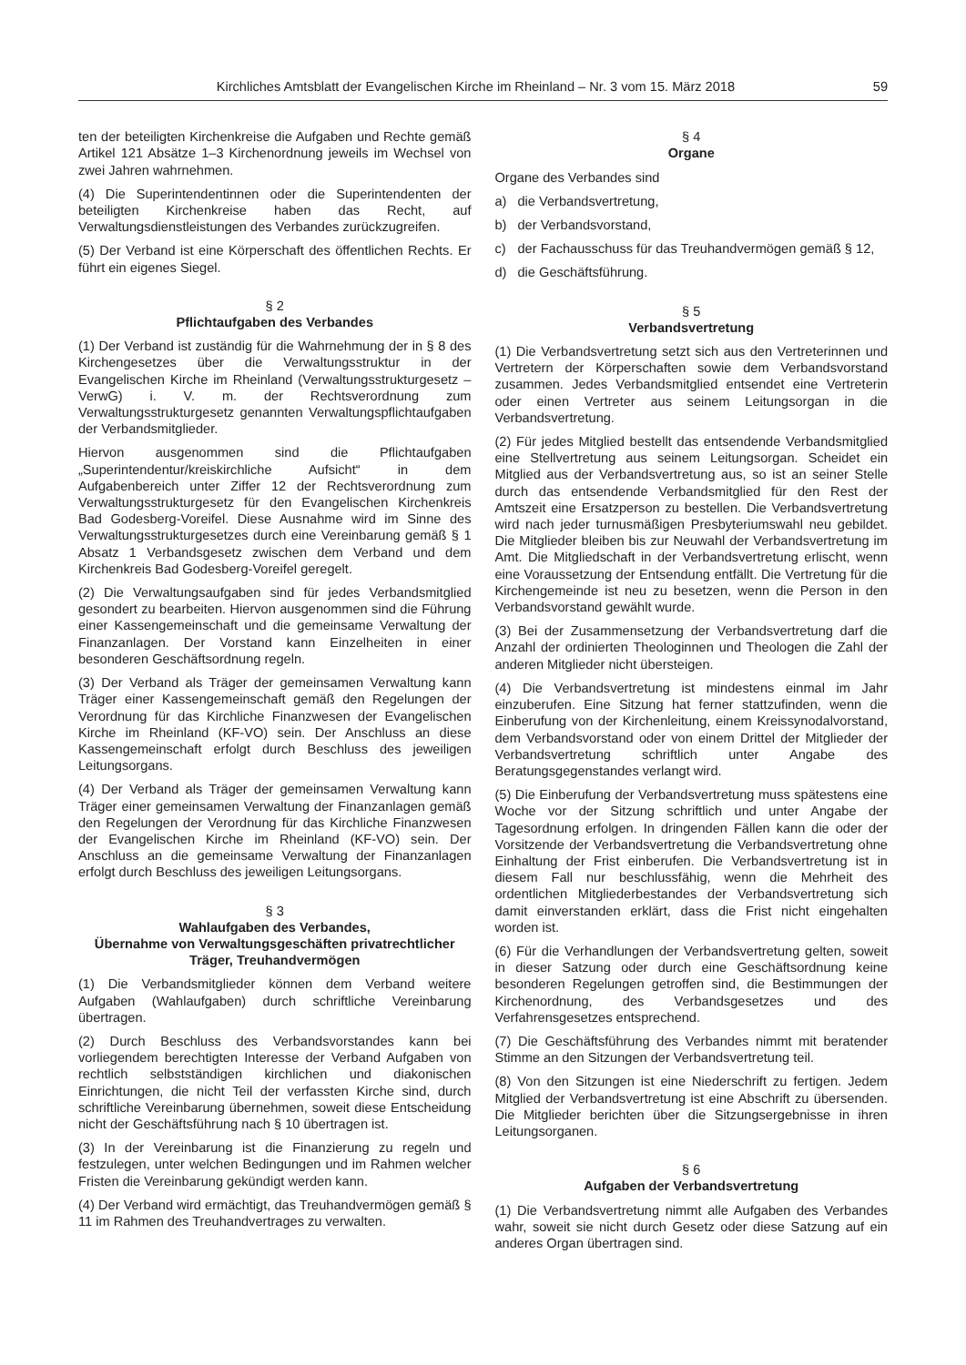Kirchliches Amtsblatt der Evangelischen Kirche im Rheinland – Nr. 3 vom 15. März 2018
59
ten der beteiligten Kirchenkreise die Aufgaben und Rechte gemäß Artikel 121 Absätze 1–3 Kirchenordnung jeweils im Wechsel von zwei Jahren wahrnehmen.
(4) Die Superintendentinnen oder die Superintendenten der beteiligten Kirchenkreise haben das Recht, auf Verwaltungsdienstleistungen des Verbandes zurückzugreifen.
(5) Der Verband ist eine Körperschaft des öffentlichen Rechts. Er führt ein eigenes Siegel.
§ 2
Pflichtaufgaben des Verbandes
(1) Der Verband ist zuständig für die Wahrnehmung der in § 8 des Kirchengesetzes über die Verwaltungsstruktur in der Evangelischen Kirche im Rheinland (Verwaltungsstrukturgesetz – VerwG) i. V. m. der Rechtsverordnung zum Verwaltungsstrukturgesetz genannten Verwaltungspflichtaufgaben der Verbandsmitglieder.
Hiervon ausgenommen sind die Pflichtaufgaben „Superintendentur/kreiskirchliche Aufsicht“ in dem Aufgabenbereich unter Ziffer 12 der Rechtsverordnung zum Verwaltungsstrukturgesetz für den Evangelischen Kirchenkreis Bad Godesberg-Voreifel. Diese Ausnahme wird im Sinne des Verwaltungsstrukturgesetzes durch eine Vereinbarung gemäß § 1 Absatz 1 Verbandsgesetz zwischen dem Verband und dem Kirchenkreis Bad Godesberg-Voreifel geregelt.
(2) Die Verwaltungsaufgaben sind für jedes Verbandsmitglied gesondert zu bearbeiten. Hiervon ausgenommen sind die Führung einer Kassengemeinschaft und die gemeinsame Verwaltung der Finanzanlagen. Der Vorstand kann Einzelheiten in einer besonderen Geschäftsordnung regeln.
(3) Der Verband als Träger der gemeinsamen Verwaltung kann Träger einer Kassengemeinschaft gemäß den Regelungen der Verordnung für das Kirchliche Finanzwesen der Evangelischen Kirche im Rheinland (KF-VO) sein. Der Anschluss an diese Kassengemeinschaft erfolgt durch Beschluss des jeweiligen Leitungsorgans.
(4) Der Verband als Träger der gemeinsamen Verwaltung kann Träger einer gemeinsamen Verwaltung der Finanzanlagen gemäß den Regelungen der Verordnung für das Kirchliche Finanzwesen der Evangelischen Kirche im Rheinland (KF-VO) sein. Der Anschluss an die gemeinsame Verwaltung der Finanzanlagen erfolgt durch Beschluss des jeweiligen Leitungsorgans.
§ 3
Wahlaufgaben des Verbandes,
Übernahme von Verwaltungsgeschäften privatrechtlicher Träger, Treuhandvermögen
(1) Die Verbandsmitglieder können dem Verband weitere Aufgaben (Wahlaufgaben) durch schriftliche Vereinbarung übertragen.
(2) Durch Beschluss des Verbandsvorstandes kann bei vorliegendem berechtigten Interesse der Verband Aufgaben von rechtlich selbstständigen kirchlichen und diakonischen Einrichtungen, die nicht Teil der verfassten Kirche sind, durch schriftliche Vereinbarung übernehmen, soweit diese Entscheidung nicht der Geschäftsführung nach § 10 übertragen ist.
(3) In der Vereinbarung ist die Finanzierung zu regeln und festzulegen, unter welchen Bedingungen und im Rahmen welcher Fristen die Vereinbarung gekündigt werden kann.
(4) Der Verband wird ermächtigt, das Treuhandvermögen gemäß § 11 im Rahmen des Treuhandvertrages zu verwalten.
§ 4
Organe
Organe des Verbandes sind
a) die Verbandsvertretung,
b) der Verbandsvorstand,
c) der Fachausschuss für das Treuhandvermögen gemäß § 12,
d) die Geschäftsführung.
§ 5
Verbandsvertretung
(1) Die Verbandsvertretung setzt sich aus den Vertreterinnen und Vertretern der Körperschaften sowie dem Verbandsvorstand zusammen. Jedes Verbandsmitglied entsendet eine Vertreterin oder einen Vertreter aus seinem Leitungsorgan in die Verbandsvertretung.
(2) Für jedes Mitglied bestellt das entsendende Verbandsmitglied eine Stellvertretung aus seinem Leitungsorgan. Scheidet ein Mitglied aus der Verbandsvertretung aus, so ist an seiner Stelle durch das entsendende Verbandsmitglied für den Rest der Amtszeit eine Ersatzperson zu bestellen. Die Verbandsvertretung wird nach jeder turnusmäßigen Presbyteriumswahl neu gebildet. Die Mitglieder bleiben bis zur Neuwahl der Verbandsvertretung im Amt. Die Mitgliedschaft in der Verbandsvertretung erlischt, wenn eine Voraussetzung der Entsendung entfällt. Die Vertretung für die Kirchengemeinde ist neu zu besetzen, wenn die Person in den Verbandsvorstand gewählt wurde.
(3) Bei der Zusammensetzung der Verbandsvertretung darf die Anzahl der ordinierten Theologinnen und Theologen die Zahl der anderen Mitglieder nicht übersteigen.
(4) Die Verbandsvertretung ist mindestens einmal im Jahr einzuberufen. Eine Sitzung hat ferner stattzufinden, wenn die Einberufung von der Kirchenleitung, einem Kreissynodalvorstand, dem Verbandsvorstand oder von einem Drittel der Mitglieder der Verbandsvertretung schriftlich unter Angabe des Beratungsgegenstandes verlangt wird.
(5) Die Einberufung der Verbandsvertretung muss spätestens eine Woche vor der Sitzung schriftlich und unter Angabe der Tagesordnung erfolgen. In dringenden Fällen kann die oder der Vorsitzende der Verbandsvertretung die Verbandsvertretung ohne Einhaltung der Frist einberufen. Die Verbandsvertretung ist in diesem Fall nur beschlussfähig, wenn die Mehrheit des ordentlichen Mitgliederbestandes der Verbandsvertretung sich damit einverstanden erklärt, dass die Frist nicht eingehalten worden ist.
(6) Für die Verhandlungen der Verbandsvertretung gelten, soweit in dieser Satzung oder durch eine Geschäftsordnung keine besonderen Regelungen getroffen sind, die Bestimmungen der Kirchenordnung, des Verbandsgesetzes und des Verfahrensgesetzes entsprechend.
(7) Die Geschäftsführung des Verbandes nimmt mit beratender Stimme an den Sitzungen der Verbandsvertretung teil.
(8) Von den Sitzungen ist eine Niederschrift zu fertigen. Jedem Mitglied der Verbandsvertretung ist eine Abschrift zu übersenden. Die Mitglieder berichten über die Sitzungsergebnisse in ihren Leitungsorganen.
§ 6
Aufgaben der Verbandsvertretung
(1) Die Verbandsvertretung nimmt alle Aufgaben des Verbandes wahr, soweit sie nicht durch Gesetz oder diese Satzung auf ein anderes Organ übertragen sind.